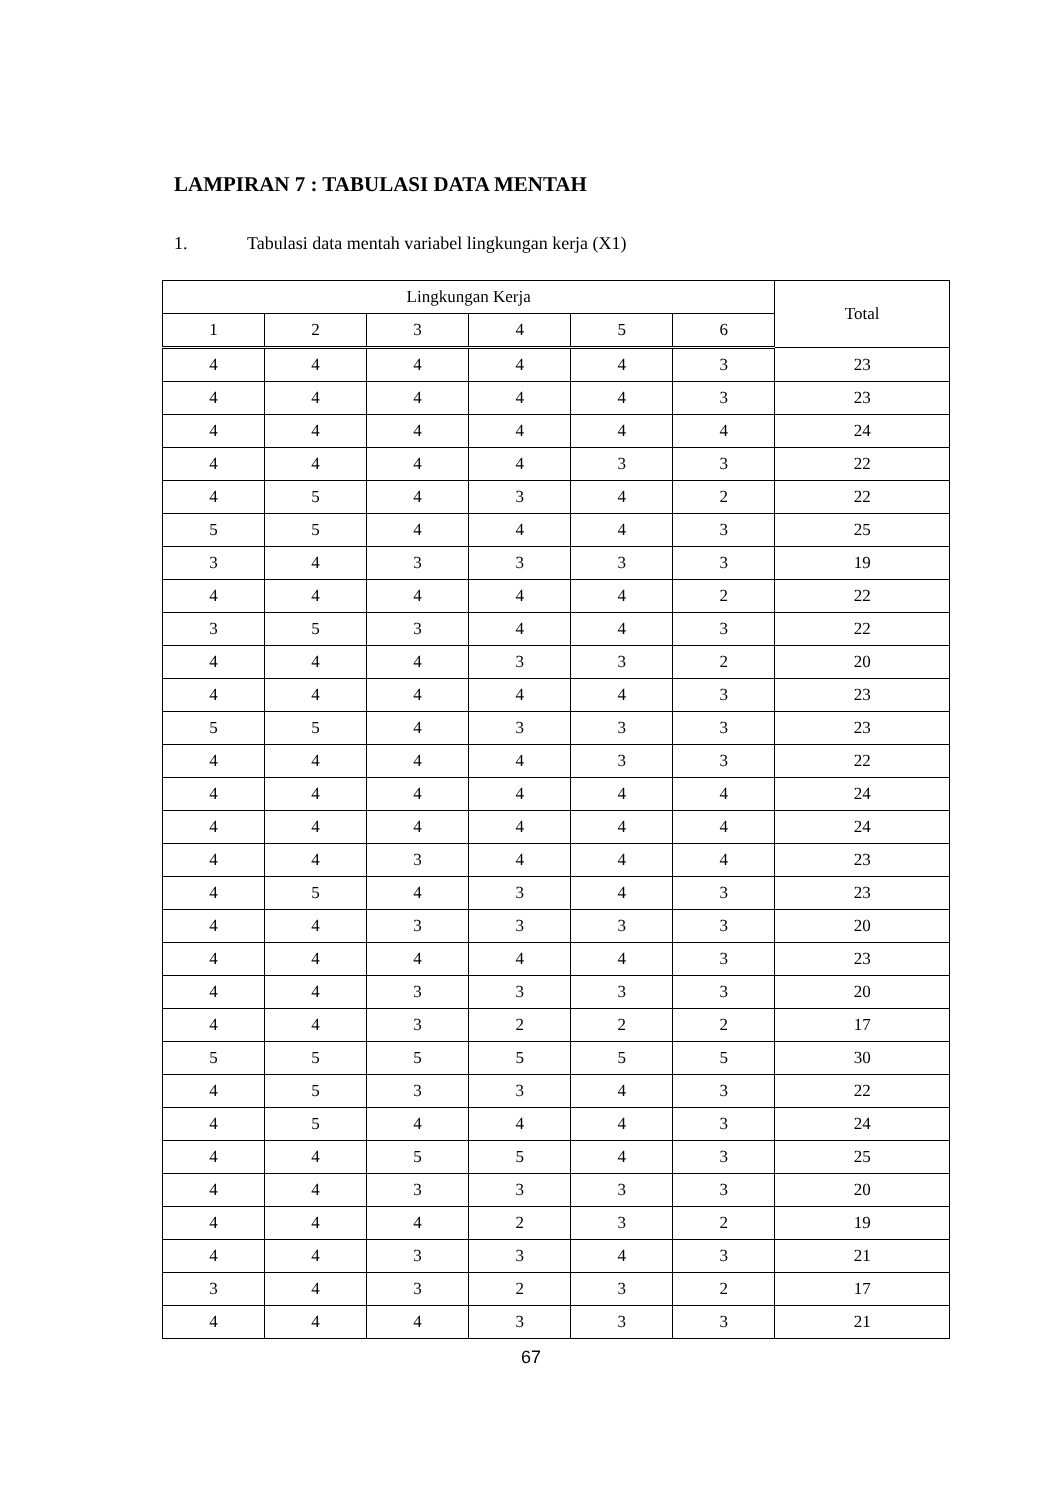LAMPIRAN 7 : TABULASI DATA MENTAH
1. Tabulasi data mentah variabel lingkungan kerja (X1)
| Lingkungan Kerja | | | | | | Total |
| --- | --- | --- | --- | --- | --- | --- |
| 1 | 2 | 3 | 4 | 5 | 6 | |
| 4 | 4 | 4 | 4 | 4 | 3 | 23 |
| 4 | 4 | 4 | 4 | 4 | 3 | 23 |
| 4 | 4 | 4 | 4 | 4 | 4 | 24 |
| 4 | 4 | 4 | 4 | 3 | 3 | 22 |
| 4 | 5 | 4 | 3 | 4 | 2 | 22 |
| 5 | 5 | 4 | 4 | 4 | 3 | 25 |
| 3 | 4 | 3 | 3 | 3 | 3 | 19 |
| 4 | 4 | 4 | 4 | 4 | 2 | 22 |
| 3 | 5 | 3 | 4 | 4 | 3 | 22 |
| 4 | 4 | 4 | 3 | 3 | 2 | 20 |
| 4 | 4 | 4 | 4 | 4 | 3 | 23 |
| 5 | 5 | 4 | 3 | 3 | 3 | 23 |
| 4 | 4 | 4 | 4 | 3 | 3 | 22 |
| 4 | 4 | 4 | 4 | 4 | 4 | 24 |
| 4 | 4 | 4 | 4 | 4 | 4 | 24 |
| 4 | 4 | 3 | 4 | 4 | 4 | 23 |
| 4 | 5 | 4 | 3 | 4 | 3 | 23 |
| 4 | 4 | 3 | 3 | 3 | 3 | 20 |
| 4 | 4 | 4 | 4 | 4 | 3 | 23 |
| 4 | 4 | 3 | 3 | 3 | 3 | 20 |
| 4 | 4 | 3 | 2 | 2 | 2 | 17 |
| 5 | 5 | 5 | 5 | 5 | 5 | 30 |
| 4 | 5 | 3 | 3 | 4 | 3 | 22 |
| 4 | 5 | 4 | 4 | 4 | 3 | 24 |
| 4 | 4 | 5 | 5 | 4 | 3 | 25 |
| 4 | 4 | 3 | 3 | 3 | 3 | 20 |
| 4 | 4 | 4 | 2 | 3 | 2 | 19 |
| 4 | 4 | 3 | 3 | 4 | 3 | 21 |
| 3 | 4 | 3 | 2 | 3 | 2 | 17 |
| 4 | 4 | 4 | 3 | 3 | 3 | 21 |
67